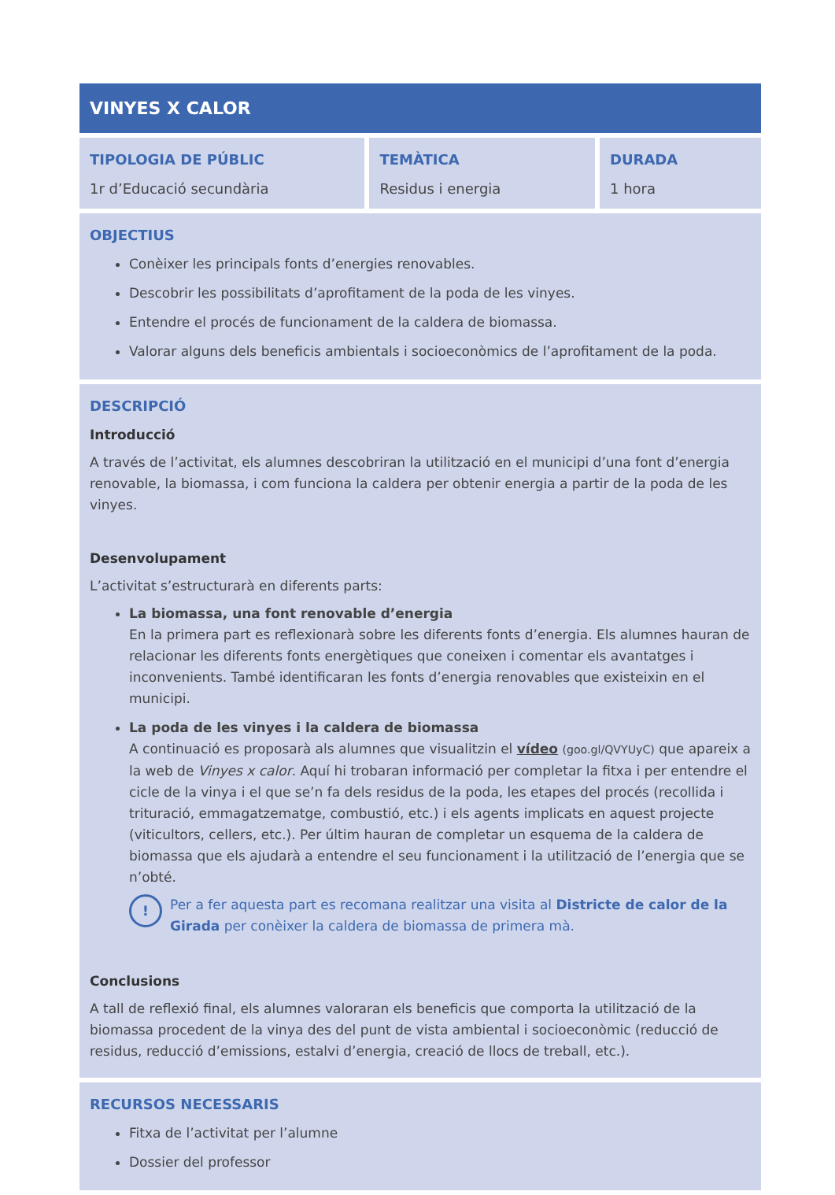| VINYES X CALOR | | |
| TIPOLOGIA DE PÚBLIC 1r d’Educació secundària | TEMÀTICA Residus i energia | DURADA 1 hora |
| OBJECTIUS Conèixer les principals fonts d’energies renovables. Descobrir les possibilitats d’aprofitament de la poda de les vinyes. Entendre el procés de funcionament de la caldera de biomassa. Valorar alguns dels beneficis ambientals i socioeconòmics de l’aprofitament de la poda. | | |
| DESCRIPCIÓ Introducció A través de l’activitat, els alumnes descobriran la utilització en el municipi d’una font d’energia renovable, la biomassa, i com funciona la caldera per obtenir energia a partir de la poda de les vinyes. Desenvolupament L’activitat s’estructurarà en diferents parts: La biomassa, una font renovable d’energia En la primera part es reflexionarà sobre les diferents fonts d’energia. Els alumnes hauran de relacionar les diferents fonts energètiques que coneixen i comentar els avantatges i inconvenients. També identificaran les fonts d’energia renovables que existeixin en el municipi. La poda de les vinyes i la caldera de biomassa A continuació es proposarà als alumnes que visualitzin el vídeo (goo.gl/QVYUyC) que apareix a la web de Vinyes x calor . Aquí hi trobaran informació per completar la fitxa i per entendre el cicle de la vinya i el que se’n fa dels residus de la poda, les etapes del procés (recollida i trituració, emmagatzematge, combustió, etc.) i els agents implicats en aquest projecte (viticultors, cellers, etc.). Per últim hauran de completar un esquema de la caldera de biomassa que els ajudarà a entendre el seu funcionament i la utilització de l’energia que se n’obté. ! Per a fer aquesta part es recomana realitzar una visita al Districte de calor de la Girada per conèixer la caldera de biomassa de primera mà. Conclusions A tall de reflexió final, els alumnes valoraran els beneficis que comporta la utilització de la biomassa procedent de la vinya des del punt de vista ambiental i socioeconòmic (reducció de residus, reducció d’emissions, estalvi d’energia, creació de llocs de treball, etc.). | | |
| RECURSOS NECESSARIS Fitxa de l’activitat per l’alumne Dossier del professor | | |